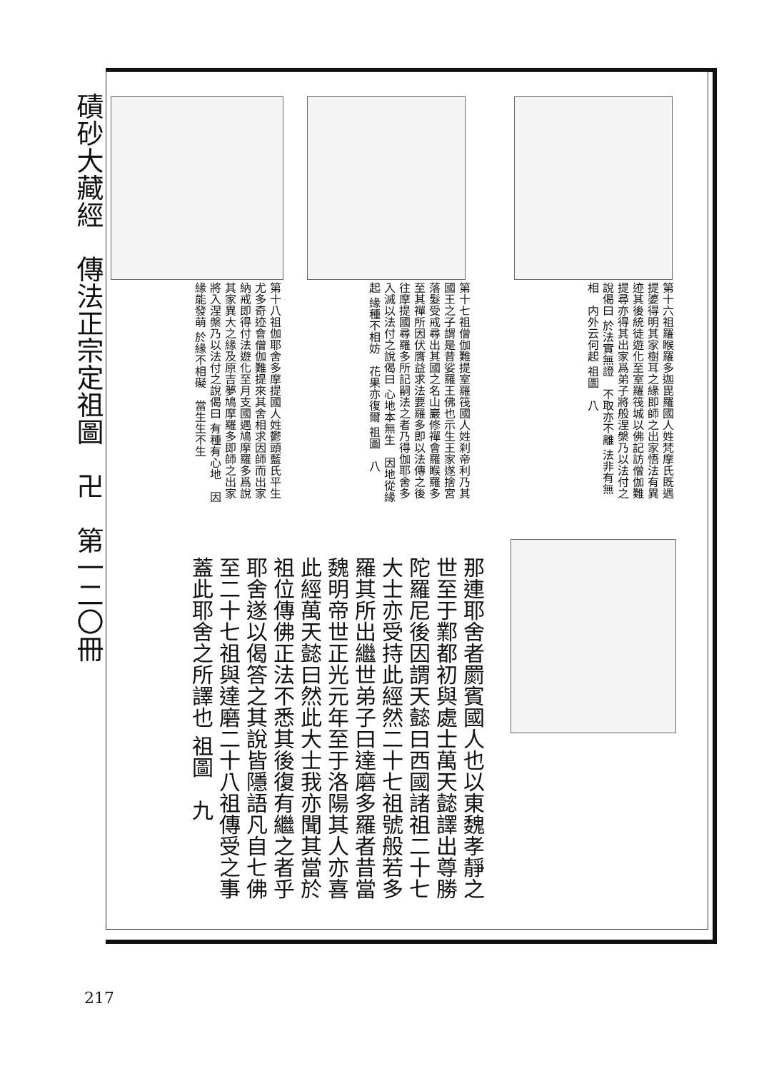磧砂大藏經　傳法正宗定祖圖　卍　第一二〇冊
第十六祖羅睺羅多迦毘羅國人姓梵摩氏既遇提婆得明其家樹耳之緣即師之出家悟法有異迹其後統徒遊化至室羅筏城以佛記訪僧伽難提尋亦得其出家爲弟子將般涅槃乃以法付之說偈曰 於法實無證　不取亦不離 法非有無相　内外云何起 祖圖　八
第十七祖僧伽難提室羅筏國人姓刹帝利乃其國王之子謂是昔娑羅王佛也示生王家遂捨宮落髮受戒尋出其國之名山巖修禪會羅睺羅多至其禪所因伏膺益求法要羅多即以法傳之後往摩提國尋羅多所記嗣法之者乃得伽耶舍多入滅以法付之說偈曰 心地本無生　因地從緣起 緣種不相妨　花果亦復爾 祖圖　八
第十八祖伽耶舍多摩提國人姓鬱頭藍氏平生尤多奇迹會僧伽難提來其舍相求因師而出家納戒即得付法遊化至月支國遇鳩摩羅多爲說其家異大之緣及原吉夢鳩摩羅多即師之出家將入涅槃乃以法付之說偈曰 有種有心地　因緣能發萌 於緣不相礙　當生生不生
那連耶舍者罽賓國人也以東魏孝靜之世至于鄴都初與處士萬天懿譯出尊勝陀羅尼後因謂天懿曰西國諸祖二十七大士亦受持此經然二十七祖號般若多羅其所出繼世弟子曰達磨多羅者昔當魏明帝世正光元年至于洛陽其人亦喜此經萬天懿曰然此大士我亦聞其當於祖位傳佛正法不悉其後復有繼之者乎耶舍遂以偈答之其說皆隱語凡自七佛至二十七祖與達磨二十八祖傳受之事蓋此耶舍之所譯也 祖圖　九
217